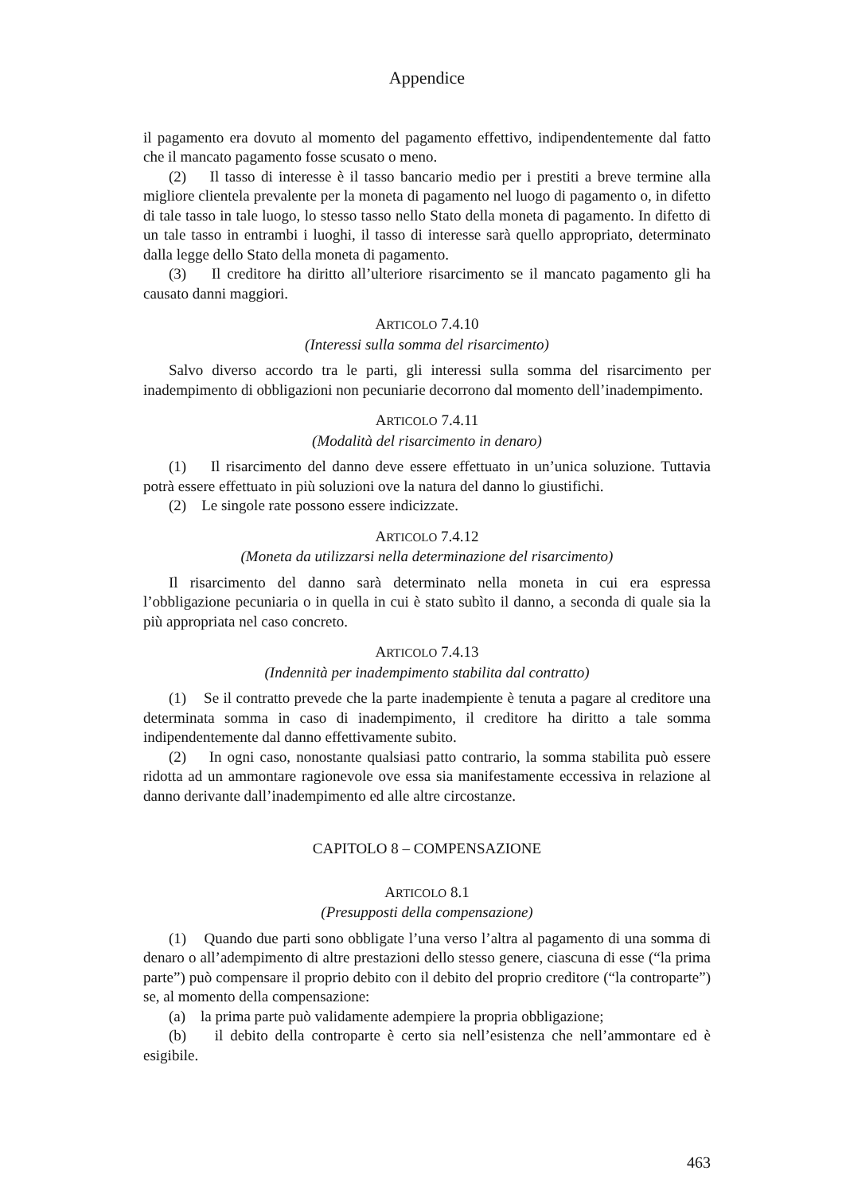Appendice
il pagamento era dovuto al momento del pagamento effettivo, indipendentemente dal fatto che il mancato pagamento fosse scusato o meno.
(2) Il tasso di interesse è il tasso bancario medio per i prestiti a breve termine alla migliore clientela prevalente per la moneta di pagamento nel luogo di pagamento o, in difetto di tale tasso in tale luogo, lo stesso tasso nello Stato della moneta di pagamento. In difetto di un tale tasso in entrambi i luoghi, il tasso di interesse sarà quello appropriato, determinato dalla legge dello Stato della moneta di pagamento.
(3) Il creditore ha diritto all’ulteriore risarcimento se il mancato pagamento gli ha causato danni maggiori.
ARTICOLO 7.4.10
(Interessi sulla somma del risarcimento)
Salvo diverso accordo tra le parti, gli interessi sulla somma del risarcimento per inadempimento di obbligazioni non pecuniarie decorrono dal momento dell’inadempimento.
ARTICOLO 7.4.11
(Modalità del risarcimento in denaro)
(1) Il risarcimento del danno deve essere effettuato in un’unica soluzione. Tuttavia potrà essere effettuato in più soluzioni ove la natura del danno lo giustifichi.
(2) Le singole rate possono essere indicizzate.
ARTICOLO 7.4.12
(Moneta da utilizzarsi nella determinazione del risarcimento)
Il risarcimento del danno sarà determinato nella moneta in cui era espressa l’obbligazione pecuniaria o in quella in cui è stato subìto il danno, a seconda di quale sia la più appropriata nel caso concreto.
ARTICOLO 7.4.13
(Indennità per inadempimento stabilita dal contratto)
(1) Se il contratto prevede che la parte inadempiente è tenuta a pagare al creditore una determinata somma in caso di inadempimento, il creditore ha diritto a tale somma indipendentemente dal danno effettivamente subito.
(2) In ogni caso, nonostante qualsiasi patto contrario, la somma stabilita può essere ridotta ad un ammontare ragionevole ove essa sia manifestamente eccessiva in relazione al danno derivante dall’inadempimento ed alle altre circostanze.
CAPITOLO 8 – COMPENSAZIONE
ARTICOLO 8.1
(Presupposti della compensazione)
(1) Quando due parti sono obbligate l’una verso l’altra al pagamento di una somma di denaro o all’adempimento di altre prestazioni dello stesso genere, ciascuna di esse (“la prima parte”) può compensare il proprio debito con il debito del proprio creditore (“la controparte”) se, al momento della compensazione:
(a) la prima parte può validamente adempiere la propria obbligazione;
(b) il debito della controparte è certo sia nell’esistenza che nell’ammontare ed è esigibile.
463